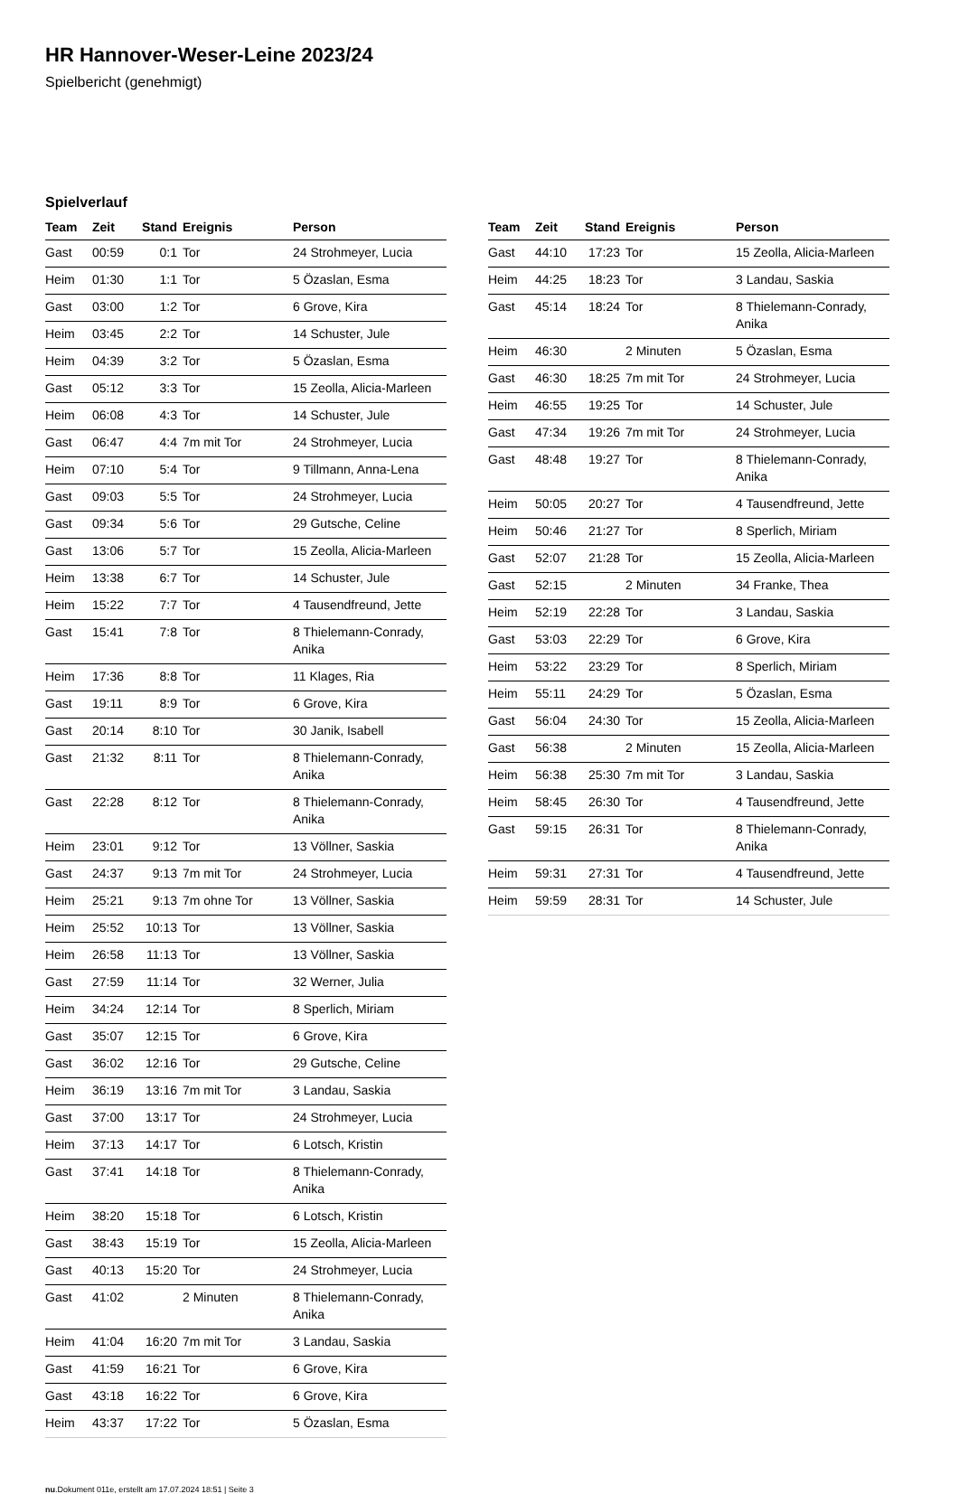HR Hannover-Weser-Leine 2023/24
Spielbericht (genehmigt)
Spielverlauf
| Team | Zeit | Stand | Ereignis | Person |
| --- | --- | --- | --- | --- |
| Gast | 00:59 | 0:1 | Tor | 24 Strohmeyer, Lucia |
| Heim | 01:30 | 1:1 | Tor | 5 Özaslan, Esma |
| Gast | 03:00 | 1:2 | Tor | 6 Grove, Kira |
| Heim | 03:45 | 2:2 | Tor | 14 Schuster, Jule |
| Heim | 04:39 | 3:2 | Tor | 5 Özaslan, Esma |
| Gast | 05:12 | 3:3 | Tor | 15 Zeolla, Alicia-Marleen |
| Heim | 06:08 | 4:3 | Tor | 14 Schuster, Jule |
| Gast | 06:47 | 4:4 | 7m mit Tor | 24 Strohmeyer, Lucia |
| Heim | 07:10 | 5:4 | Tor | 9 Tillmann, Anna-Lena |
| Gast | 09:03 | 5:5 | Tor | 24 Strohmeyer, Lucia |
| Gast | 09:34 | 5:6 | Tor | 29 Gutsche, Celine |
| Gast | 13:06 | 5:7 | Tor | 15 Zeolla, Alicia-Marleen |
| Heim | 13:38 | 6:7 | Tor | 14 Schuster, Jule |
| Heim | 15:22 | 7:7 | Tor | 4 Tausendfreund, Jette |
| Gast | 15:41 | 7:8 | Tor | 8 Thielemann-Conrady, Anika |
| Heim | 17:36 | 8:8 | Tor | 11 Klages, Ria |
| Gast | 19:11 | 8:9 | Tor | 6 Grove, Kira |
| Gast | 20:14 | 8:10 | Tor | 30 Janik, Isabell |
| Gast | 21:32 | 8:11 | Tor | 8 Thielemann-Conrady, Anika |
| Gast | 22:28 | 8:12 | Tor | 8 Thielemann-Conrady, Anika |
| Heim | 23:01 | 9:12 | Tor | 13 Völlner, Saskia |
| Gast | 24:37 | 9:13 | 7m mit Tor | 24 Strohmeyer, Lucia |
| Heim | 25:21 | 9:13 | 7m ohne Tor | 13 Völlner, Saskia |
| Heim | 25:52 | 10:13 | Tor | 13 Völlner, Saskia |
| Heim | 26:58 | 11:13 | Tor | 13 Völlner, Saskia |
| Gast | 27:59 | 11:14 | Tor | 32 Werner, Julia |
| Heim | 34:24 | 12:14 | Tor | 8 Sperlich, Miriam |
| Gast | 35:07 | 12:15 | Tor | 6 Grove, Kira |
| Gast | 36:02 | 12:16 | Tor | 29 Gutsche, Celine |
| Heim | 36:19 | 13:16 | 7m mit Tor | 3 Landau, Saskia |
| Gast | 37:00 | 13:17 | Tor | 24 Strohmeyer, Lucia |
| Heim | 37:13 | 14:17 | Tor | 6 Lotsch, Kristin |
| Gast | 37:41 | 14:18 | Tor | 8 Thielemann-Conrady, Anika |
| Heim | 38:20 | 15:18 | Tor | 6 Lotsch, Kristin |
| Gast | 38:43 | 15:19 | Tor | 15 Zeolla, Alicia-Marleen |
| Gast | 40:13 | 15:20 | Tor | 24 Strohmeyer, Lucia |
| Gast | 41:02 | | 2 Minuten | 8 Thielemann-Conrady, Anika |
| Heim | 41:04 | 16:20 | 7m mit Tor | 3 Landau, Saskia |
| Gast | 41:59 | 16:21 | Tor | 6 Grove, Kira |
| Gast | 43:18 | 16:22 | Tor | 6 Grove, Kira |
| Heim | 43:37 | 17:22 | Tor | 5 Özaslan, Esma |
| Team | Zeit | Stand | Ereignis | Person |
| --- | --- | --- | --- | --- |
| Gast | 44:10 | 17:23 | Tor | 15 Zeolla, Alicia-Marleen |
| Heim | 44:25 | 18:23 | Tor | 3 Landau, Saskia |
| Gast | 45:14 | 18:24 | Tor | 8 Thielemann-Conrady, Anika |
| Heim | 46:30 | | 2 Minuten | 5 Özaslan, Esma |
| Gast | 46:30 | 18:25 | 7m mit Tor | 24 Strohmeyer, Lucia |
| Heim | 46:55 | 19:25 | Tor | 14 Schuster, Jule |
| Gast | 47:34 | 19:26 | 7m mit Tor | 24 Strohmeyer, Lucia |
| Gast | 48:48 | 19:27 | Tor | 8 Thielemann-Conrady, Anika |
| Heim | 50:05 | 20:27 | Tor | 4 Tausendfreund, Jette |
| Heim | 50:46 | 21:27 | Tor | 8 Sperlich, Miriam |
| Gast | 52:07 | 21:28 | Tor | 15 Zeolla, Alicia-Marleen |
| Gast | 52:15 | | 2 Minuten | 34 Franke, Thea |
| Heim | 52:19 | 22:28 | Tor | 3 Landau, Saskia |
| Gast | 53:03 | 22:29 | Tor | 6 Grove, Kira |
| Heim | 53:22 | 23:29 | Tor | 8 Sperlich, Miriam |
| Heim | 55:11 | 24:29 | Tor | 5 Özaslan, Esma |
| Gast | 56:04 | 24:30 | Tor | 15 Zeolla, Alicia-Marleen |
| Gast | 56:38 | | 2 Minuten | 15 Zeolla, Alicia-Marleen |
| Heim | 56:38 | 25:30 | 7m mit Tor | 3 Landau, Saskia |
| Heim | 58:45 | 26:30 | Tor | 4 Tausendfreund, Jette |
| Gast | 59:15 | 26:31 | Tor | 8 Thielemann-Conrady, Anika |
| Heim | 59:31 | 27:31 | Tor | 4 Tausendfreund, Jette |
| Heim | 59:59 | 28:31 | Tor | 14 Schuster, Jule |
nu.Dokument 011e, erstellt am 17.07.2024 18:51 | Seite 3